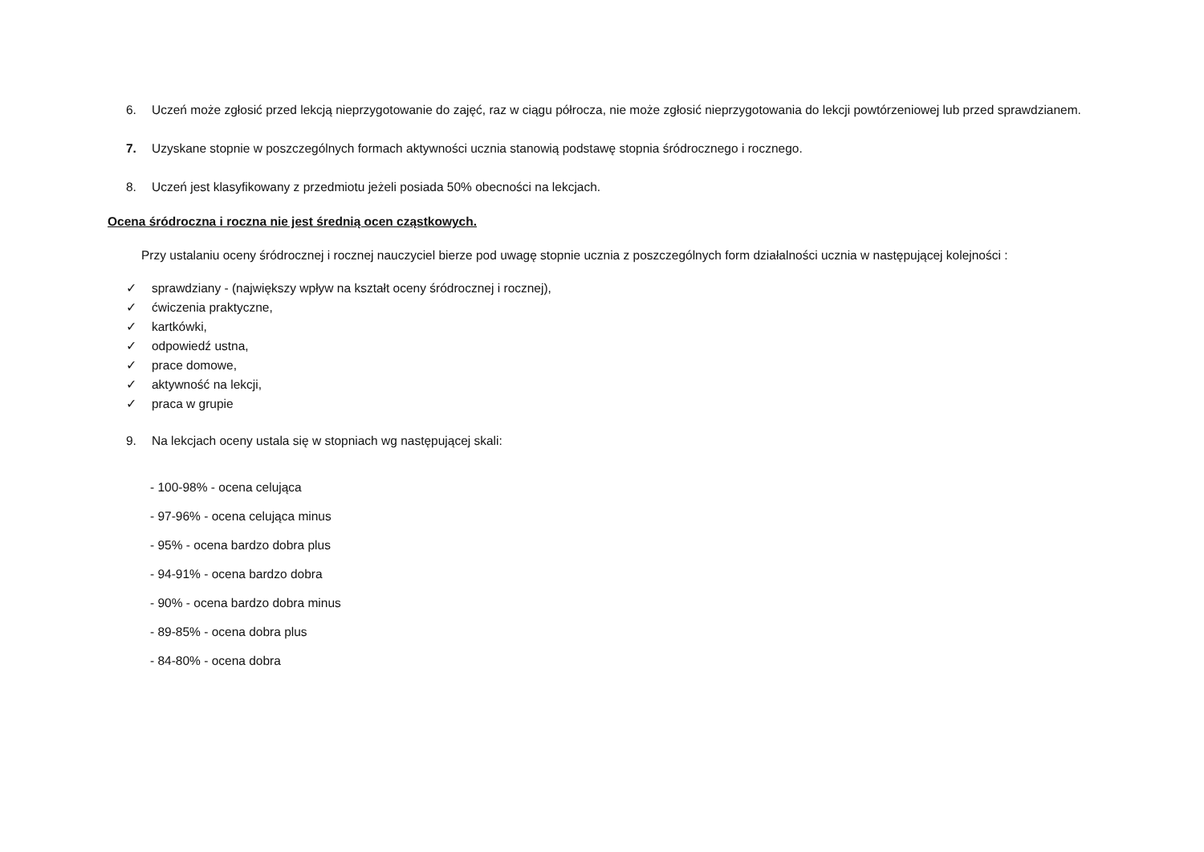6. Uczeń może zgłosić przed lekcją nieprzygotowanie do zajęć, raz w ciągu półrocza, nie może zgłosić nieprzygotowania do lekcji powtórzeniowej lub przed sprawdzianem.
7. Uzyskane stopnie w poszczególnych formach aktywności ucznia stanowią podstawę stopnia śródrocznego i rocznego.
8. Uczeń jest klasyfikowany z przedmiotu jeżeli posiada 50% obecności na lekcjach.
Ocena śródroczna i roczna nie jest średnią ocen cząstkowych.
Przy ustalaniu oceny śródrocznej i rocznej nauczyciel bierze pod uwagę stopnie ucznia z poszczególnych form działalności ucznia w następującej kolejności :
✓ sprawdziany - (największy wpływ na kształt oceny śródrocznej i rocznej),
✓ ćwiczenia praktyczne,
✓ kartkówki,
✓ odpowiedź ustna,
✓ prace domowe,
✓ aktywność na lekcji,
✓ praca w grupie
9. Na lekcjach oceny ustala się w stopniach wg następującej skali:
- 100-98% - ocena celująca
- 97-96% - ocena celująca minus
- 95% - ocena bardzo dobra plus
- 94-91% - ocena bardzo dobra
- 90% - ocena bardzo dobra minus
- 89-85% - ocena dobra plus
- 84-80% - ocena dobra